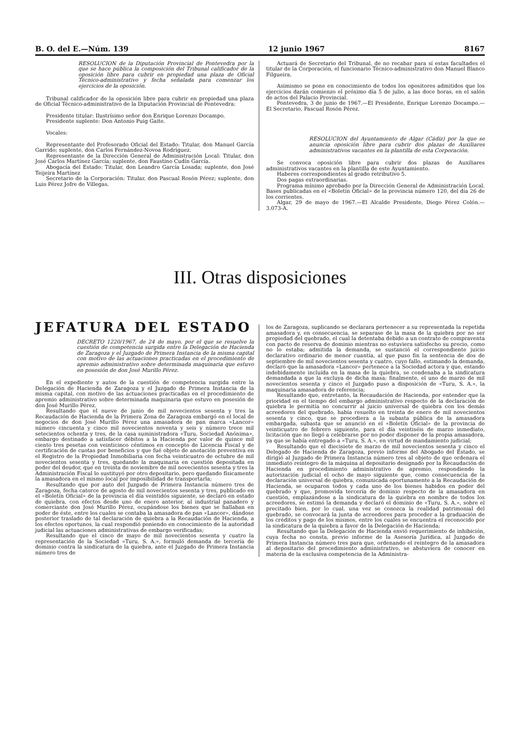B. O. del E.—Núm. 139 12 junio 1967 8167
RESOLUCION de la Diputación Provincial de Pontevedra por la que se hace pública la composición del Tribunal calificador de la oposición libre para cubrir en propiedad una plaza de Oficial Técnico-administrativo y fecha señalada para comenzar los ejercicios de la oposición.
Tribunal calificador de la oposición libre para cubrir en propiedad una plaza de Oficial Técnico-administrativo de la Diputación Provincial de Pontevedra:
Presidente titular: Ilustrísimo señor don Enrique Lorenzo Docampo.
Presidente suplente: Don Antonio Puig Gaite.
Vocales:
Representante del Profesorado Oficial del Estado: Titular, don Manuel García Garrido; suplente, don Carlos Fernández-Novoa Rodríguez.
Representante de la Dirección General de Administración Local: Titular, don José Carlos Martínez García; suplente, don Faustino Cudín García.
Abogacía del Estado: Titular, don Leandro García Losada; suplente, don José Teijeira Martínez
Secretario de la Corporación: Titular, don Pascual Rosón Pérez; suplente, don Luis Pérez Jofre de Villegas.
Actuará de Secretario del Tribunal, de no recabar para sí estas facultades el titular de la Corporación, el funcionario Técnico-administrativo don Manuel Blanco Filgueira.
Asimismo se pone en conocimiento de todos los opositores admitidos que los ejercicios darán comienzo el próximo día 5 de julio, a las doce horas, en el salón de actos del Palacio Provincial.
Pontevedra, 3 de junio de 1967.—El Presidente, Enrique Lorenzo Docampo.—El Secretario, Pascual Rosón Pérez.
RESOLUCION del Ayuntamiento de Algar (Cádiz) por la que se anuncia oposición libre para cubrir dos plazas de Auxiliares administrativos vacantes en la plantilla de esta Corporación.
Se convoca oposición libre para cubrir dos plazas de Auxiliares administrativos vacantes en la plantilla de este Ayuntamiento.
Haberes correspondientes al grado retributivo 5.
Dos pagas extraordinarias.
Programa mínimo aprobado por la Dirección General de Administración Local. Bases publicadas en el «Boletín Oficial» de la provincia número 120, del día 26 de los corrientes.
Algar, 29 de mayo de 1967.—El Alcalde Presidente, Diego Pérez Colón.—3.073-A.
III. Otras disposiciones
JEFATURA DEL ESTADO
DECRETO 1220/1967, de 24 de mayo, por el que se resuelve la cuestión de competencia surgida entre la Delegación de Hacienda de Zaragoza y el Juzgado de Primera Instancia de la misma capital con motivo de las actuaciones practicadas en el procedimiento de apremio administrativo sobre determinada maquinaria que estuvo en posesión de don José Murillo Pérez.
En el expediente y autos de la cuestión de competencia surgida entre la Delegación de Hacienda de Zaragoza y el Juzgado de Primera Instancia de la misma capital, con motivo de las actuaciones practicadas en el procedimiento de apremio administrativo sobre determinada maquinaria que estuvo en posesión de don José Murillo Pérez.
Resultando que el nueve de junio de mil novecientos sesenta y tres la Recaudación de Hacienda de la Primera Zona de Zaragoza embargó en el local de negocios de don José Murillo Pérez una amasadora de pan marca «Lancor» número cincuenta y cinco mil novecientos noventa y seis y número trece mil setecientos ochenta y tres, de la casa suministradora «Turu, Sociedad Anónima», embargo destinado a satisfacer débitos a la Hacienda por valor de quince mil ciento tres pesetas con veinticinco céntimos en concepto de Licencia Fiscal y de certificación de cuotas por beneficios y que fué objeto de anotación preventiva en el Registro de la Propiedad Inmobiliaria con fecha veinticuatro de octubre de mil novecientos sesenta y tres, quedando la maquinaria en cuestión depositada en poder del deudor, que en treinta de noviembre de mil novecientos sesenta y tres la Administración Fiscal lo sustituyó por otro depositario, pero quedando físicamente la amasadora en el mismo local por imposibilidad de transportarla;
Resultando que por auto del Juzgado de Primera Instancia número tres de Zaragoza, fecha catorce de agosto de mil novecientos sesenta y tres, publicado en el «Boletín Oficial» de la provincia el día veintidós siguiente, se declaró en estado de quiebra, con efectos desde uno de enero anterior, al industrial panadero y comerciante don José Murillo Pérez, ocupándose los bienes que se hallaban en poder de éste, entre los cuales se contaba la amasadora de pan «Lancor», dándose posterior traslado de tal declaración de quiebra a la Recaudación de Hacienda, a los efectos oportunos, la cual respondió poniendo en conocimiento de la autoridad judicial las actuaciones administrativas de embargo verificadas;
Resultando que el cinco de mayo de mil novecientos sesenta y cuatro la representación de la Sociedad «Turu, S. A.», formuló demanda de tercería de dominio contra la sindicatura de la quiebra, ante el Juzgado de Primera Instancia número tres de
los de Zaragoza, suplicando se declarara pertenecer a su representada la repetida amasadora y, en consecuencia, se separase de la masa de la quiebra por no ser propiedad del quebrado, el cual la detentaba debido a un contrato de compraventa con pacto de reserva de dominio mientras no estuviera satisfecho su precio, como no lo estaba; admitida la demanda, se sustanció el correspondiente juicio declarativo ordinario de menor cuantía, al que puso fin la sentencia de dos de septiembre de mil novecientos sesenta y cuatro, cuyo fallo, estimando la demanda, declaró que la amasadora «Lancor» pertenece a la Sociedad actora y que, estando indebidamente incluída en la masa de la quiebra, se condenaba a la sindicatura demandada a que la excluya de dicha masa; finalmente, el uno de marzo de mil novecientos sesenta y cinco el Juzgado puso a disposición de «Turu, S. A.», la maquinaria amasadora de referencia;
Resultando que, entretanto, la Recaudación de Hacienda, por entender que la prioridad en el tiempo del embargo administrativo respecto de la declaración de quiebra le permitía no concurrir al juicio universal de quiebra con los demás acreedores del quebrado, había resuelto en treinta de enero de mil novecientos sesenta y cinco, que se procediera a la subasta pública de la amasadora embargada, subasta que se anunció en el «Boletín Oficial» de la provincia de veinticuatro de febrero siguiente, para el día veintiséis de marzo inmediato, licitación que no llegó a celebrarse por no poder disponer de la propia amasadora, ya que se había entregado a «Turu, S. A.», en virtud de mandamiento judicial;
Resultando que el diecisiete de marzo de mil novecientos sesenta y cinco el Delegado de Hacienda de Zaragoza, previo informe del Abogado del Estado, se dirigió al Juzgado de Primera Instancia número tres al objeto de que ordenara el inmediato reintegro de la máquina al depositario designado por la Recaudación de Hacienda en procedimiento administrativo de apremio, respondiendo la autorización judicial el ocho de mayo siguiente que, como consecuencia de la declaración universal de quiebra, comunicada oportunamente a la Recaudación de Hacienda, se ocuparon todos y cada uno de los bienes habidos en poder del quebrado y que, promovida tercería de dominio respecto de la amasadora en cuestión, emplazándose a la sindicatura de la quiebra en nombre de todos los acreedores, se estimó la demanda y declaró el dominio de «Turu, S. A.», sobre el precitado bien, por lo cual, una vez se conozca la realidad patrimonial del quebrado, se convocará la junta de acreedores para proceder a la graduación de los créditos y pago de los mismos, entre los cuales se encuentra el reconocido por la sindicatura de la quiebra a favor de la Delegación de Hacienda;
Resultando que la Delegación de Hacienda envió requerimiento de inhibición, cuya fecha no consta, previo informe de la Asesoría Jurídica, al Juzgado de Primera Instancia número tres para que, ordenando el reintegro de la amasadora al depositario del procedimiento administrativo, se abstuviera de conocer en materia de la exclusiva competencia de la Administra-